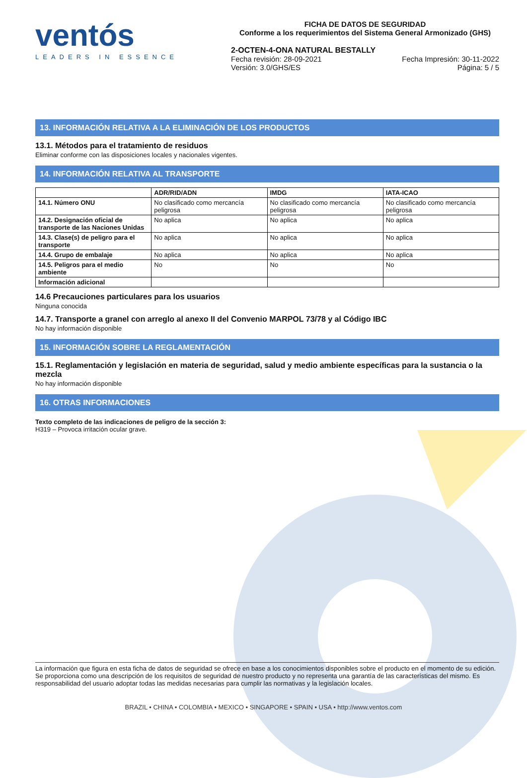ventós
LEADERS IN ESSENCE
FICHA DE DATOS DE SEGURIDAD
Conforme a los requerimientos del Sistema General Armonizado (GHS)
2-OCTEN-4-ONA NATURAL BESTALLY
Fecha revisión: 28-09-2021
Versión: 3.0/GHS/ES
Fecha Impresión: 30-11-2022
Página: 5 / 5
13. INFORMACIÓN RELATIVA A LA ELIMINACIÓN DE LOS PRODUCTOS
13.1. Métodos para el tratamiento de residuos
Eliminar conforme con las disposiciones locales y nacionales vigentes.
14. INFORMACIÓN RELATIVA AL TRANSPORTE
| | ADR/RID/ADN | IMDG | IATA-ICAO |
| --- | --- | --- | --- |
| 14.1. Número ONU | No clasificado como mercancía peligrosa | No clasificado como mercancía peligrosa | No clasificado como mercancía peligrosa |
| 14.2. Designación oficial de transporte de las Naciones Unidas | No aplica | No aplica | No aplica |
| 14.3. Clase(s) de peligro para el transporte | No aplica | No aplica | No aplica |
| 14.4. Grupo de embalaje | No aplica | No aplica | No aplica |
| 14.5. Peligros para el medio ambiente | No | No | No |
| Información adicional | | | |
14.6 Precauciones particulares para los usuarios
Ninguna conocida
14.7. Transporte a granel con arreglo al anexo II del Convenio MARPOL 73/78 y al Código IBC
No hay información disponible
15. INFORMACIÓN SOBRE LA REGLAMENTACIÓN
15.1. Reglamentación y legislación en materia de seguridad, salud y medio ambiente específicas para la sustancia o la mezcla
No hay información disponible
16. OTRAS INFORMACIONES
Texto completo de las indicaciones de peligro de la sección 3:
H319 – Provoca irritación ocular grave.
La información que figura en esta ficha de datos de seguridad se ofrece en base a los conocimientos disponibles sobre el producto en el momento de su edición. Se proporciona como una descripción de los requisitos de seguridad de nuestro producto y no representa una garantía de las características del mismo. Es responsabilidad del usuario adoptar todas las medidas necesarias para cumplir las normativas y la legislación locales.
BRAZIL • CHINA • COLOMBIA • MEXICO • SINGAPORE • SPAIN • USA • http://www.ventos.com